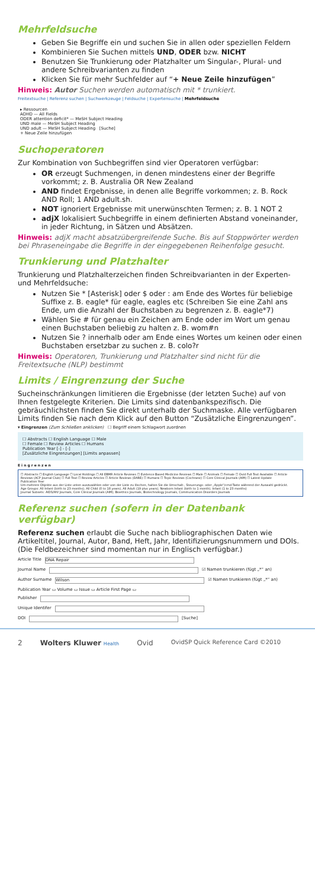Mehrfeldsuche
Geben Sie Begriffe ein und suchen Sie in allen oder speziellen Feldern
Kombinieren Sie Suchen mittels UND, ODER bzw. NICHT
Benutzen Sie Trunkierung oder Platzhalter um Singular-, Plural- und andere Schreibvarianten zu finden
Klicken Sie für mehr Suchfelder auf “+ Neue Zeile hinzufügen”
Hinweis: Autor Suchen werden automatisch mit * trunkiert.
Freitextsuche | Referenz suchen | Suchwerkzeuge | Feldsuche | Expertensuche | Mehrfeldsuche
▸ Ressourcen
ADHD — All Fields
ODER attention deficit* — MeSH Subject Heading
UND male — MeSH Subject Heading
UND adult — MeSH Subject Heading [Suche]
+ Neue Zeile hinzufügen
Suchoperatoren
Zur Kombination von Suchbegriffen sind vier Operatoren verfügbar:
OR erzeugt Suchmengen, in denen mindestens einer der Begriffe vorkommt; z. B. Australia OR New Zealand
AND findet Ergebnisse, in denen alle Begriffe vorkommen; z. B. Rock AND Roll; 1 AND adult.sh.
NOT ignoriert Ergebnisse mit unerwünschten Termen; z. B. 1 NOT 2
adjX lokalisiert Suchbegriffe in einem definierten Abstand voneinander, in jeder Richtung, in Sätzen und Absätzen.
Hinweis: adjX macht absatzübergreifende Suche. Bis auf Stoppwörter werden bei Phraseneingabe die Begriffe in der eingegebenen Reihenfolge gesucht.
Trunkierung und Platzhalter
Trunkierung und Platzhalterzeichen finden Schreibvarianten in der Experten- und Mehrfeldsuche:
Nutzen Sie * [Asterisk] oder $ oder : am Ende des Wortes für beliebige Suffixe z. B. eagle* für eagle, eagles etc (Schreiben Sie eine Zahl ans Ende, um die Anzahl der Buchstaben zu begrenzen z. B. eagle*7)
Wählen Sie # für genau ein Zeichen am Ende oder im Wort um genau einen Buchstaben beliebig zu halten z. B. wom#n
Nutzen Sie ? innerhalb oder am Ende eines Wortes um keinen oder einen Buchstaben ersetzbar zu suchen z. B. colo?r
Hinweis: Operatoren, Trunkierung und Platzhalter sind nicht für die Freitextsuche (NLP) bestimmt
Limits / Eingrenzung der Suche
Sucheinschränkungen limitieren die Ergebnisse (der letzten Suche) auf von Ihnen festgelegte Kriterien. Die Limits sind datenbankspezifisch. Die gebräuchlichsten finden Sie direkt unterhalb der Suchmaske. Alle verfügbaren Limits finden Sie nach dem Klick auf den Button “Zusätzliche Eingrenzungen”.
▾ Eingrenzen (Zum Schließen anklicken) ☐ Begriff einem Schlagwort zuordnen
☐ Abstracts ☐ English Language ☐ Male
☐ Female ☐ Review Articles ☐ Humans
Publication Year [-] - [-]
[Zusätzliche Eingrenzungen] [Limits anpassen]
Eingrenzen
☐ Abstracts ☐ English Language ☐ Local Holdings ☐ All EBMR Article Reviews ☐ Evidence Based Medicine Reviews ☐ Male ☐ Animals ☐ Female ☐ Ovid Full Text Available ☐ Article Reviews (ACP Journal Club) ☐ Full Text ☐ Review Articles ☐ Article Reviews (DARE) ☐ Humans ☐ Topic Reviews (Cochrane) ☐ Core Clinical Journals (AIM) ☐ Latest Update
Publication Year
Um mehrere Objekte aus der Liste unten auszuwählen oder von der Liste zu löschen, halten Sie die Umschalt-, Steuerungs- oder „Apple“/cmd-Taste während der Auswahl gedrückt.
Age Groups: All Infant (birth to 23 months), All Child (0 to 18 years), All Adult (19 plus years), Newborn Infant (birth to 1 month), Infant (1 to 23 months)
Journal Subsets: AIDS/HIV Journals, Core Clinical Journals (AIM), Bioethics Journals, Biotechnology Journals, Communication Disorders Journals
Referenz suchen (sofern in der Datenbank verfügbar)
Referenz suchen erlaubt die Suche nach bibliographischen Daten wie Artikeltitel, Journal, Autor, Band, Heft, Jahr, Identifizierungsnummern und DOIs. (Die Feldbezeichner sind momentan nur in Englisch verfügbar.)
Article Title DNA Repair
Journal Name ☑ Namen trunkieren (fügt „*“ an)
Author Surname Wilson ☑ Namen trunkieren (fügt „*“ an)
Publication Year ▭ Volume ▭ Issue ▭ Article First Page ▭
Publisher
Unique Identifer
DOI [Suche]
2 Wolters Kluwer Health Ovid OvidSP Quick Reference Card ©2010